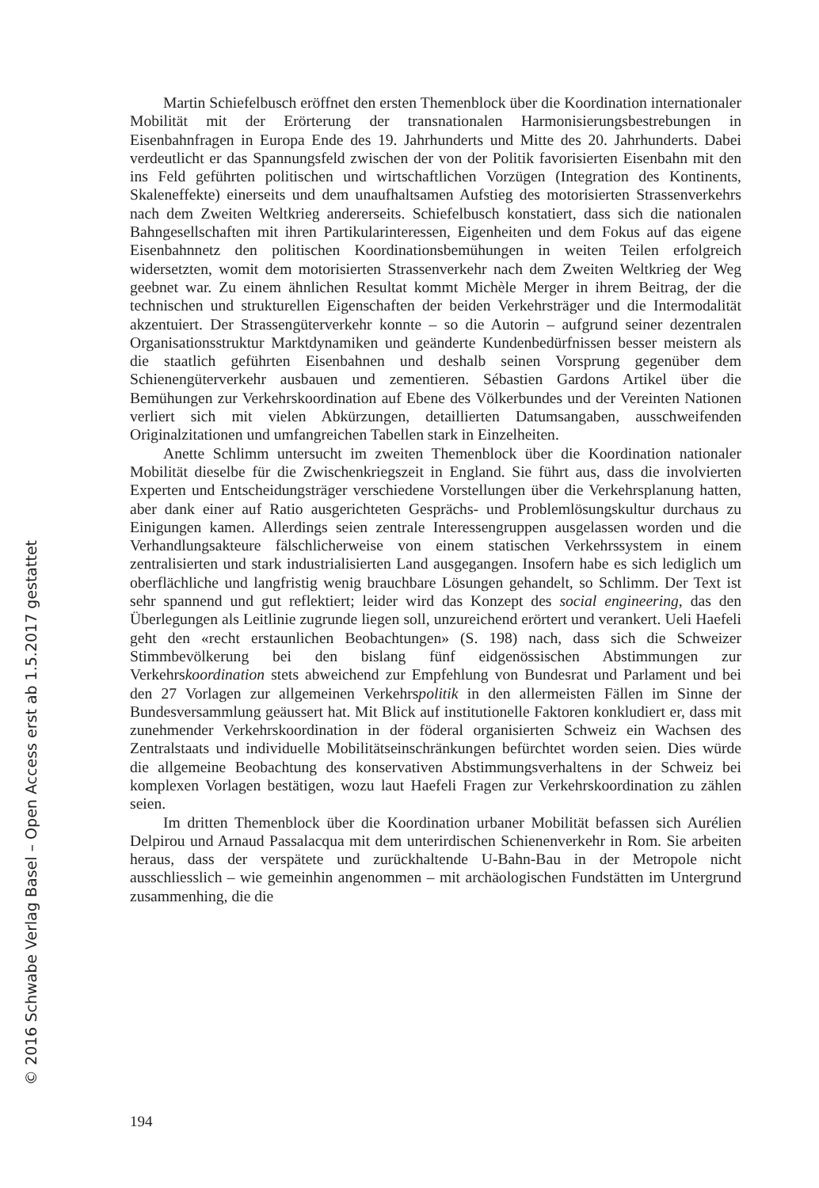Martin Schiefelbusch eröffnet den ersten Themenblock über die Koordination internationaler Mobilität mit der Erörterung der transnationalen Harmonisierungsbestrebungen in Eisenbahnfragen in Europa Ende des 19. Jahrhunderts und Mitte des 20. Jahrhunderts. Dabei verdeutlicht er das Spannungsfeld zwischen der von der Politik favorisierten Eisenbahn mit den ins Feld geführten politischen und wirtschaftlichen Vorzügen (Integration des Kontinents, Skaleneffekte) einerseits und dem unaufhaltsamen Aufstieg des motorisierten Strassenverkehrs nach dem Zweiten Weltkrieg andererseits. Schiefelbusch konstatiert, dass sich die nationalen Bahngesellschaften mit ihren Partikularinteressen, Eigenheiten und dem Fokus auf das eigene Eisenbahnnetz den politischen Koordinationsbemühungen in weiten Teilen erfolgreich widersetzten, womit dem motorisierten Strassenverkehr nach dem Zweiten Weltkrieg der Weg geebnet war. Zu einem ähnlichen Resultat kommt Michèle Merger in ihrem Beitrag, der die technischen und strukturellen Eigenschaften der beiden Verkehrsträger und die Intermodalität akzentuiert. Der Strassengüterverkehr konnte – so die Autorin – aufgrund seiner dezentralen Organisationsstruktur Marktdynamiken und geänderte Kundenbedürfnissen besser meistern als die staatlich geführten Eisenbahnen und deshalb seinen Vorsprung gegenüber dem Schienengüterverkehr ausbauen und zementieren. Sébastien Gardons Artikel über die Bemühungen zur Verkehrskoordination auf Ebene des Völkerbundes und der Vereinten Nationen verliert sich mit vielen Abkürzungen, detaillierten Datumsangaben, ausschweifenden Originalzitationen und umfangreichen Tabellen stark in Einzelheiten.
Anette Schlimm untersucht im zweiten Themenblock über die Koordination nationaler Mobilität dieselbe für die Zwischenkriegszeit in England. Sie führt aus, dass die involvierten Experten und Entscheidungsträger verschiedene Vorstellungen über die Verkehrsplanung hatten, aber dank einer auf Ratio ausgerichteten Gesprächs- und Problemlösungskultur durchaus zu Einigungen kamen. Allerdings seien zentrale Interessengruppen ausgelassen worden und die Verhandlungsakteure fälschlicherweise von einem statischen Verkehrssystem in einem zentralisierten und stark industrialisierten Land ausgegangen. Insofern habe es sich lediglich um oberflächliche und langfristig wenig brauchbare Lösungen gehandelt, so Schlimm. Der Text ist sehr spannend und gut reflektiert; leider wird das Konzept des social engineering, das den Überlegungen als Leitlinie zugrunde liegen soll, unzureichend erörtert und verankert. Ueli Haefeli geht den «recht erstaunlichen Beobachtungen» (S. 198) nach, dass sich die Schweizer Stimmbevölkerung bei den bislang fünf eidgenössischen Abstimmungen zur Verkehrskoordination stets abweichend zur Empfehlung von Bundesrat und Parlament und bei den 27 Vorlagen zur allgemeinen Verkehrspolitik in den allermeisten Fällen im Sinne der Bundesversammlung geäussert hat. Mit Blick auf institutionelle Faktoren konkludiert er, dass mit zunehmender Verkehrskoordination in der föderal organisierten Schweiz ein Wachsen des Zentralstaats und individuelle Mobilitätseinschränkungen befürchtet worden seien. Dies würde die allgemeine Beobachtung des konservativen Abstimmungsverhaltens in der Schweiz bei komplexen Vorlagen bestätigen, wozu laut Haefeli Fragen zur Verkehrskoordination zu zählen seien.
Im dritten Themenblock über die Koordination urbaner Mobilität befassen sich Aurélien Delpirou und Arnaud Passalacqua mit dem unterirdischen Schienenverkehr in Rom. Sie arbeiten heraus, dass der verspätete und zurückhaltende U-Bahn-Bau in der Metropole nicht ausschliesslich – wie gemeinhin angenommen – mit archäologischen Fundstätten im Untergrund zusammenhing, die die
194
© 2016 Schwabe Verlag Basel – Open Access erst ab 1.5.2017 gestattet